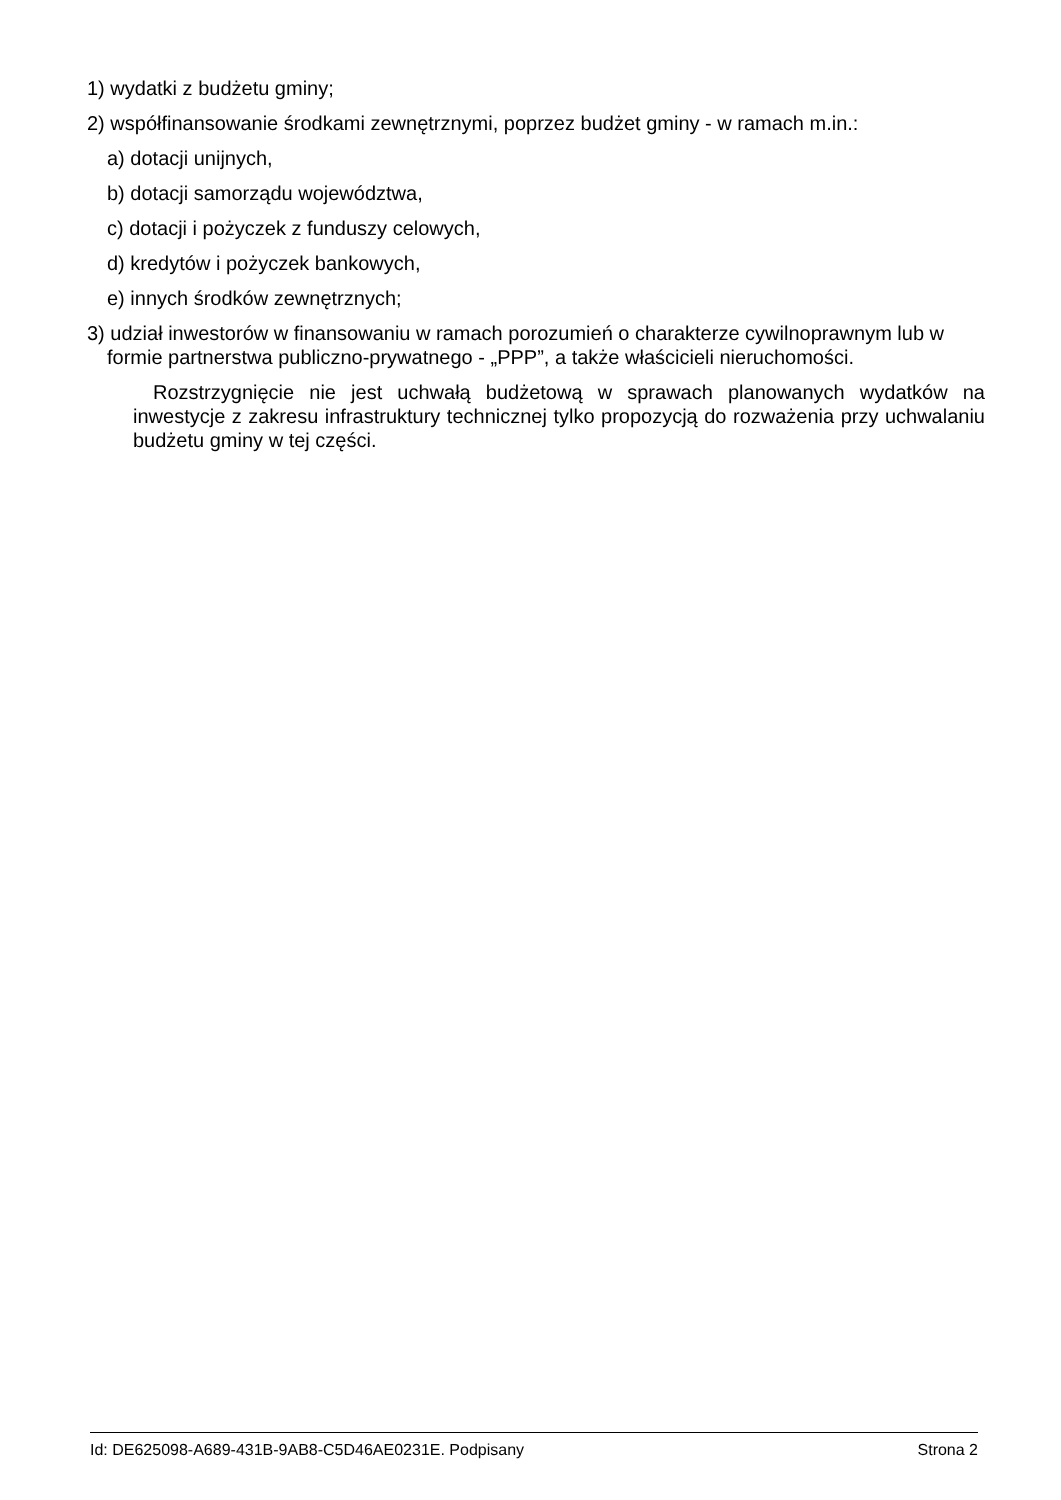1) wydatki z budżetu gminy;
2) współfinansowanie środkami zewnętrznymi, poprzez budżet gminy - w ramach m.in.:
a) dotacji unijnych,
b) dotacji samorządu województwa,
c) dotacji i pożyczek z funduszy celowych,
d) kredytów i pożyczek bankowych,
e) innych środków zewnętrznych;
3) udział inwestorów w finansowaniu w ramach porozumień o charakterze cywilnoprawnym lub w formie partnerstwa publiczno-prywatnego - „PPP”, a także właścicieli nieruchomości.
Rozstrzygnięcie nie jest uchwałą budżetową w sprawach planowanych wydatków na inwestycje z zakresu infrastruktury technicznej tylko propozycją do rozważenia przy uchwalaniu budżetu gminy w tej części.
Id: DE625098-A689-431B-9AB8-C5D46AE0231E. Podpisany Strona 2